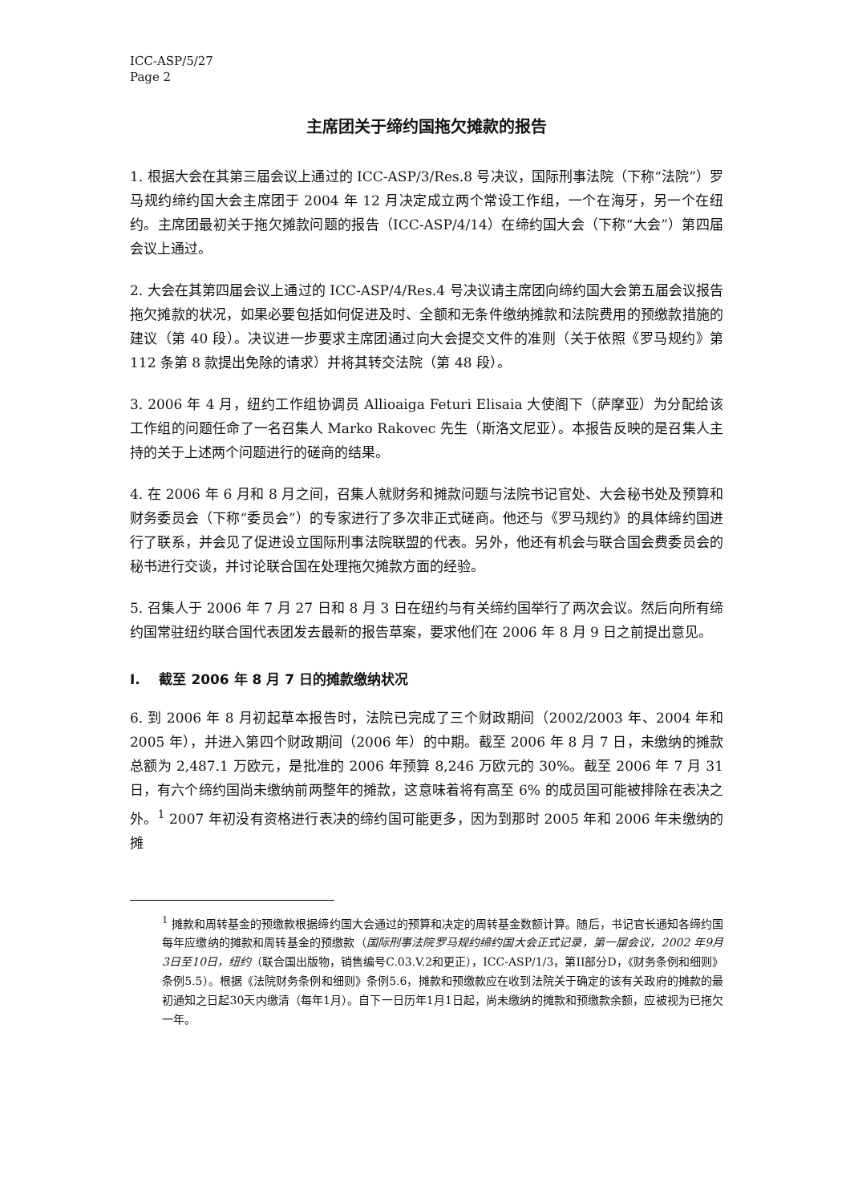ICC-ASP/5/27
Page 2
主席团关于缔约国拖欠摊款的报告
1. 根据大会在其第三届会议上通过的 ICC-ASP/3/Res.8 号决议，国际刑事法院（下称“法院”）罗马规约缔约国大会主席团于 2004 年 12 月决定成立两个常设工作组，一个在海牙，另一个在纽约。主席团最初关于拖欠摊款问题的报告（ICC-ASP/4/14）在缔约国大会（下称“大会”）第四届会议上通过。
2. 大会在其第四届会议上通过的 ICC-ASP/4/Res.4 号决议请主席团向缔约国大会第五届会议报告拖欠摊款的状况，如果必要包括如何促进及时、全额和无条件缴纳摊款和法院费用的预缴款措施的建议（第 40 段）。决议进一步要求主席团通过向大会提交文件的准则（关于依照《罗马规约》第 112 条第 8 款提出免除的请求）并将其转交法院（第 48 段）。
3. 2006 年 4 月，纽约工作组协调员 Allioaiga Feturi Elisaia 大使阁下（萨摩亚）为分配给该工作组的问题任命了一名召集人 Marko Rakovec 先生（斯洛文尼亚）。本报告反映的是召集人主持的关于上述两个问题进行的磋商的结果。
4. 在 2006 年 6 月和 8 月之间，召集人就财务和摊款问题与法院书记官处、大会秘书处及预算和财务委员会（下称“委员会”）的专家进行了多次非正式磋商。他还与《罗马规约》的具体缔约国进行了联系，并会见了促进设立国际刑事法院联盟的代表。另外，他还有机会与联合国会费委员会的秘书进行交谈，并讨论联合国在处理拖欠摊款方面的经验。
5. 召集人于 2006 年 7 月 27 日和 8 月 3 日在纽约与有关缔约国举行了两次会议。然后向所有缔约国常驻纽约联合国代表团发去最新的报告草案，要求他们在 2006 年 8 月 9 日之前提出意见。
I. 截至 2006 年 8 月 7 日的摊款缴纳状况
6. 到 2006 年 8 月初起草本报告时，法院已完成了三个财政期间（2002/2003 年、2004 年和 2005 年），并进入第四个财政期间（2006 年）的中期。截至 2006 年 8 月 7 日，未缴纳的摊款总额为 2,487.1 万欧元，是批准的 2006 年预算 8,246 万欧元的 30%。截至 2006 年 7 月 31 日，有六个缔约国尚未缴纳前两整年的摊款，这意味着将有高至 6% 的成员国可能被排除在表决之外。<sup>1</sup> 2007 年初没有资格进行表决的缔约国可能更多，因为到那时 2005 年和 2006 年未缴纳的摊
<sup>1</sup> 摊款和周转基金的预缴款根据缔约国大会通过的预算和决定的周转基金数额计算。随后，书记官长通知各缔约国每年应缴纳的摊款和周转基金的预缴款（国际刑事法院罗马规约缔约国大会正式记录，第一届会议，2002 年9月3日至10日，纽约（联合国出版物，销售编号C.03.V.2和更正），ICC-ASP/1/3，第II部分D，《财务条例和细则》条例5.5）。根据《法院财务条例和细则》条例5.6，摊款和预缴款应在收到法院关于确定的该有关政府的摊款的最初通知之日起30天内缴清（每年1月）。自下一日历年1月1日起，尚未缴纳的摊款和预缴款余额，应被视为已拖欠一年。